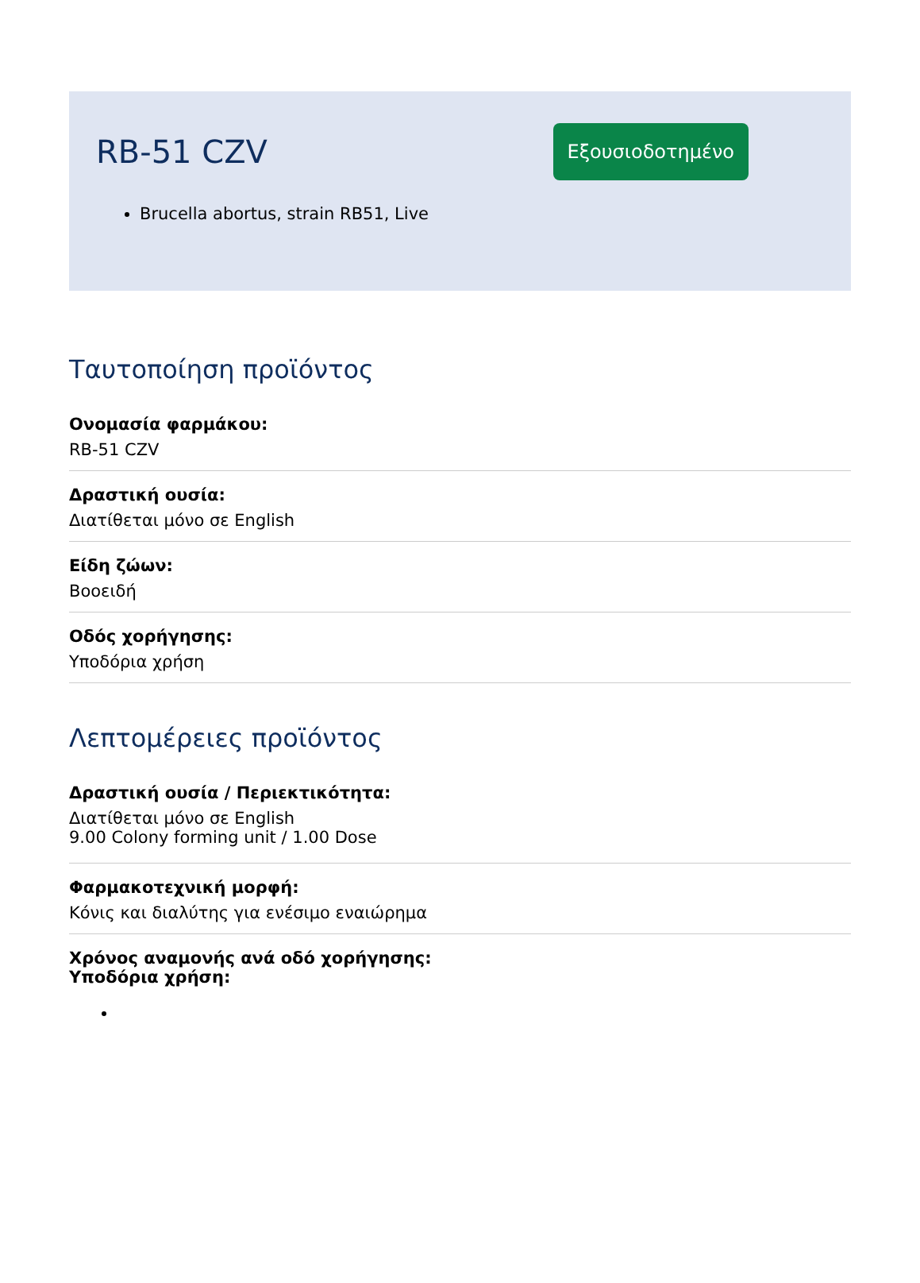RB-51 CZV
Εξουσιοδοτημένο
Brucella abortus, strain RB51, Live
Ταυτοποίηση προϊόντος
Ονομασία φαρμάκου:
RB-51 CZV
Δραστική ουσία:
Διατίθεται μόνο σε English
Είδη ζώων:
Βοοειδή
Οδός χορήγησης:
Υποδόρια χρήση
Λεπτομέρειες προϊόντος
Δραστική ουσία / Περιεκτικότητα:
Διατίθεται μόνο σε English
9.00 Colony forming unit / 1.00 Dose
Φαρμακοτεχνική μορφή:
Κόνις και διαλύτης για ενέσιμο εναιώρημα
Χρόνος αναμονής ανά οδό χορήγησης:
Υποδόρια χρήση: